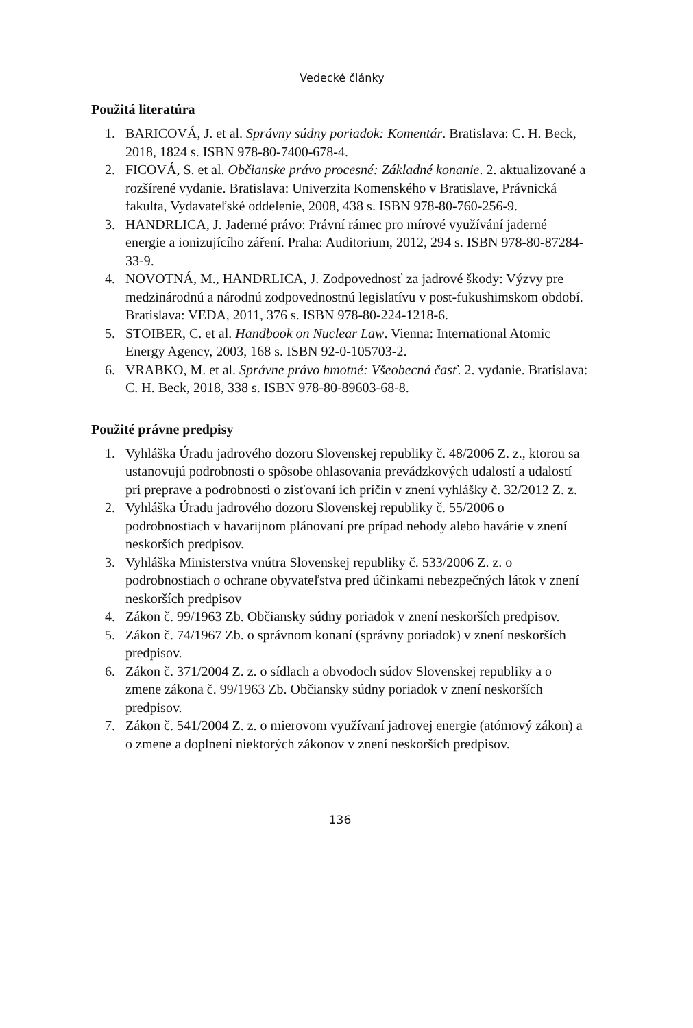Vedecké články
Použitá literatúra
1. BARICOVÁ, J. et al. Správny súdny poriadok: Komentár. Bratislava: C. H. Beck, 2018, 1824 s. ISBN 978-80-7400-678-4.
2. FICOVÁ, S. et al. Občianske právo procesné: Základné konanie. 2. aktualizované a rozšírené vydanie. Bratislava: Univerzita Komenského v Bratislave, Právnická fakulta, Vydavateľské oddelenie, 2008, 438 s. ISBN 978-80-760-256-9.
3. HANDRLICA, J. Jaderné právo: Právní rámec pro mírové využívání jaderné energie a ionizujícího záření. Praha: Auditorium, 2012, 294 s. ISBN 978-80-87284-33-9.
4. NOVOTNÁ, M., HANDRLICA, J. Zodpovednosť za jadrové škody: Výzvy pre medzinárodnú a národnú zodpovednostnú legislatívu v post-fukushimskom období. Bratislava: VEDA, 2011, 376 s. ISBN 978-80-224-1218-6.
5. STOIBER, C. et al. Handbook on Nuclear Law. Vienna: International Atomic Energy Agency, 2003, 168 s. ISBN 92-0-105703-2.
6. VRABKO, M. et al. Správne právo hmotné: Všeobecná časť. 2. vydanie. Bratislava: C. H. Beck, 2018, 338 s. ISBN 978-80-89603-68-8.
Použité právne predpisy
1. Vyhláška Úradu jadrového dozoru Slovenskej republiky č. 48/2006 Z. z., ktorou sa ustanovujú podrobnosti o spôsobe ohlasovania prevádzkových udalostí a udalostí pri preprave a podrobnosti o zisťovaní ich príčin v znení vyhlášky č. 32/2012 Z. z.
2. Vyhláška Úradu jadrového dozoru Slovenskej republiky č. 55/2006 o podrobnostiach v havarijnom plánovaní pre prípad nehody alebo havárie v znení neskorších predpisov.
3. Vyhláška Ministerstva vnútra Slovenskej republiky č. 533/2006 Z. z. o podrobnostiach o ochrane obyvateľstva pred účinkami nebezpečných látok v znení neskorších predpisov
4. Zákon č. 99/1963 Zb. Občiansky súdny poriadok v znení neskorších predpisov.
5. Zákon č. 74/1967 Zb. o správnom konaní (správny poriadok) v znení neskorších predpisov.
6. Zákon č. 371/2004 Z. z. o sídlach a obvodoch súdov Slovenskej republiky a o zmene zákona č. 99/1963 Zb. Občiansky súdny poriadok v znení neskorších predpisov.
7. Zákon č. 541/2004 Z. z. o mierovom využívaní jadrovej energie (atómový zákon) a o zmene a doplnení niektorých zákonov v znení neskorších predpisov.
136